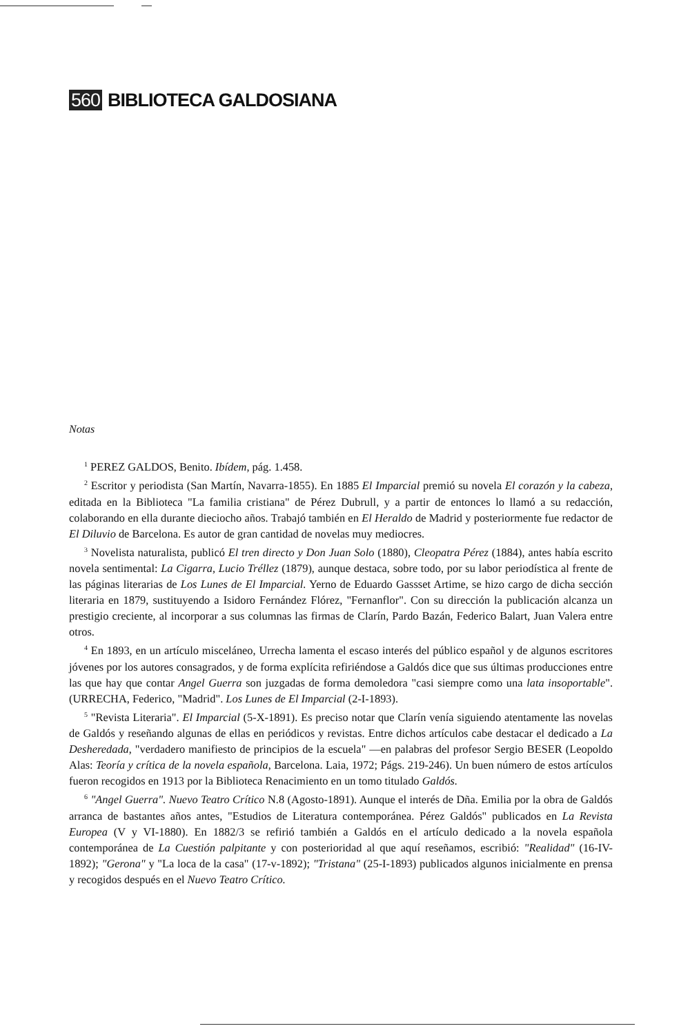560 BIBLIOTECA GALDOSIANA
Notas
<sup>1</sup> PEREZ GALDOS, Benito. Ibídem, pág. 1.458.
<sup>2</sup> Escritor y periodista (San Martín, Navarra-1855). En 1885 El Imparcial premió su novela El corazón y la cabeza, editada en la Biblioteca "La familia cristiana" de Pérez Dubrull, y a partir de entonces lo llamó a su redacción, colaborando en ella durante dieciocho años. Trabajó también en El Heraldo de Madrid y posteriormente fue redactor de El Diluvio de Barcelona. Es autor de gran cantidad de novelas muy mediocres.
<sup>3</sup> Novelista naturalista, publicó El tren directo y Don Juan Solo (1880), Cleopatra Pérez (1884), antes había escrito novela sentimental: La Cigarra, Lucio Tréllez (1879), aunque destaca, sobre todo, por su labor periodística al frente de las páginas literarias de Los Lunes de El Imparcial. Yerno de Eduardo Gassset Artime, se hizo cargo de dicha sección literaria en 1879, sustituyendo a Isidoro Fernández Flórez, "Fernanflor". Con su dirección la publicación alcanza un prestigio creciente, al incorporar a sus columnas las firmas de Clarín, Pardo Bazán, Federico Balart, Juan Valera entre otros.
<sup>4</sup> En 1893, en un artículo misceláneo, Urrecha lamenta el escaso interés del público español y de algunos escritores jóvenes por los autores consagrados, y de forma explícita refiriéndose a Galdós dice que sus últimas producciones entre las que hay que contar Angel Guerra son juzgadas de forma demoledora "casi siempre como una lata insoportable". (URRECHA, Federico, "Madrid". Los Lunes de El Imparcial (2-I-1893).
<sup>5</sup> "Revista Literaria". El Imparcial (5-X-1891). Es preciso notar que Clarín venía siguiendo atentamente las novelas de Galdós y reseñando algunas de ellas en periódicos y revistas. Entre dichos artículos cabe destacar el dedicado a La Desheredada, "verdadero manifiesto de principios de la escuela" —en palabras del profesor Sergio BESER (Leopoldo Alas: Teoría y crítica de la novela española, Barcelona. Laia, 1972; Págs. 219-246). Un buen número de estos artículos fueron recogidos en 1913 por la Biblioteca Renacimiento en un tomo titulado Galdós.
<sup>6</sup> "Angel Guerra". Nuevo Teatro Crítico N.8 (Agosto-1891). Aunque el interés de Dña. Emilia por la obra de Galdós arranca de bastantes años antes, "Estudios de Literatura contemporánea. Pérez Galdós" publicados en La Revista Europea (V y VI-1880). En 1882/3 se refirió también a Galdós en el artículo dedicado a la novela española contemporánea de La Cuestión palpitante y con posterioridad al que aquí reseñamos, escribió: "Realidad" (16-IV-1892); "Gerona" y "La loca de la casa" (17-v-1892); "Tristana" (25-I-1893) publicados algunos inicialmente en prensa y recogidos después en el Nuevo Teatro Crítico.